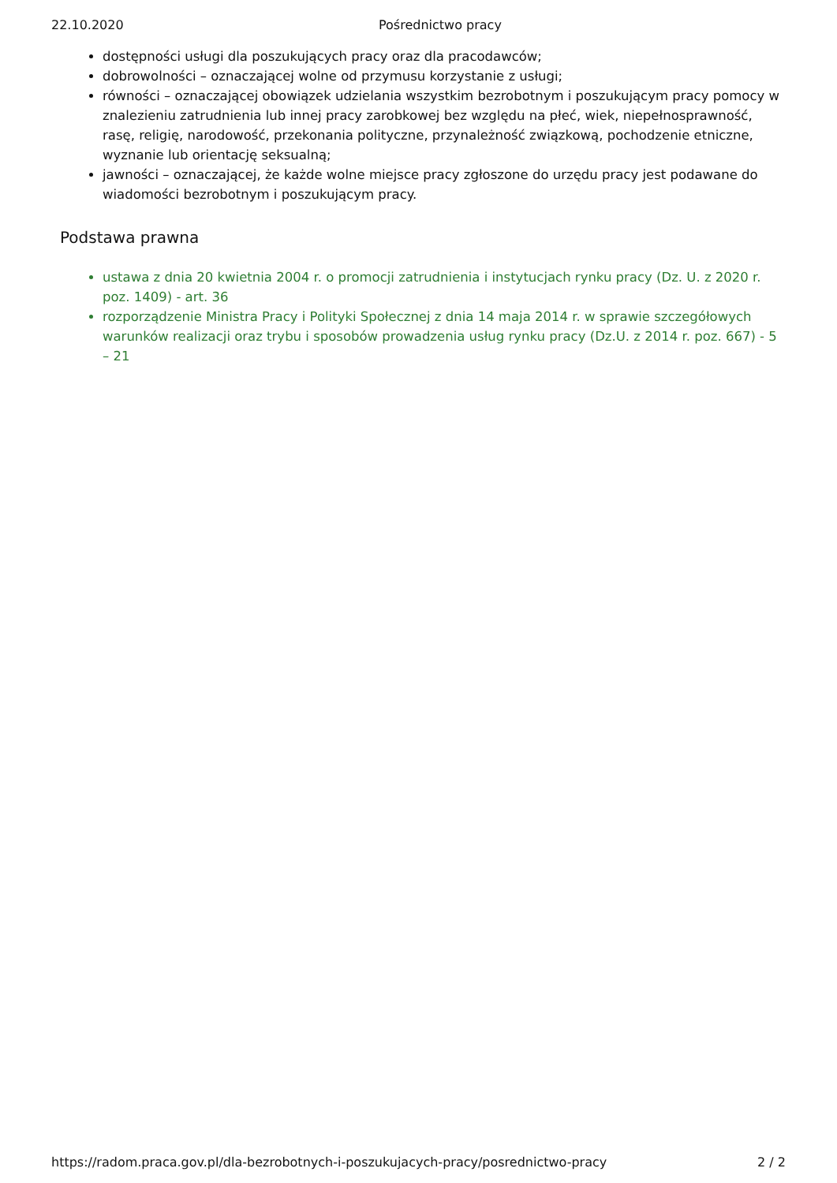22.10.2020 Pośrednictwo pracy
dostępności usługi dla poszukujących pracy oraz dla pracodawców;
dobrowolności – oznaczającej wolne od przymusu korzystanie z usługi;
równości – oznaczającej obowiązek udzielania wszystkim bezrobotnym i poszukującym pracy pomocy w znalezieniu zatrudnienia lub innej pracy zarobkowej bez względu na płeć, wiek, niepełnosprawność, rasę, religię, narodowość, przekonania polityczne, przynależność związkową, pochodzenie etniczne, wyznanie lub orientację seksualną;
jawności – oznaczającej, że każde wolne miejsce pracy zgłoszone do urzędu pracy jest podawane do wiadomości bezrobotnym i poszukującym pracy.
Podstawa prawna
ustawa z dnia 20 kwietnia 2004 r. o promocji zatrudnienia i instytucjach rynku pracy (Dz. U. z 2020 r. poz. 1409) - art. 36
rozporządzenie Ministra Pracy i Polityki Społecznej z dnia 14 maja 2014 r. w sprawie szczegółowych warunków realizacji oraz trybu i sposobów prowadzenia usług rynku pracy (Dz.U. z 2014 r. poz. 667) - 5 – 21
https://radom.praca.gov.pl/dla-bezrobotnych-i-poszukujacych-pracy/posrednictwo-pracy 2 / 2